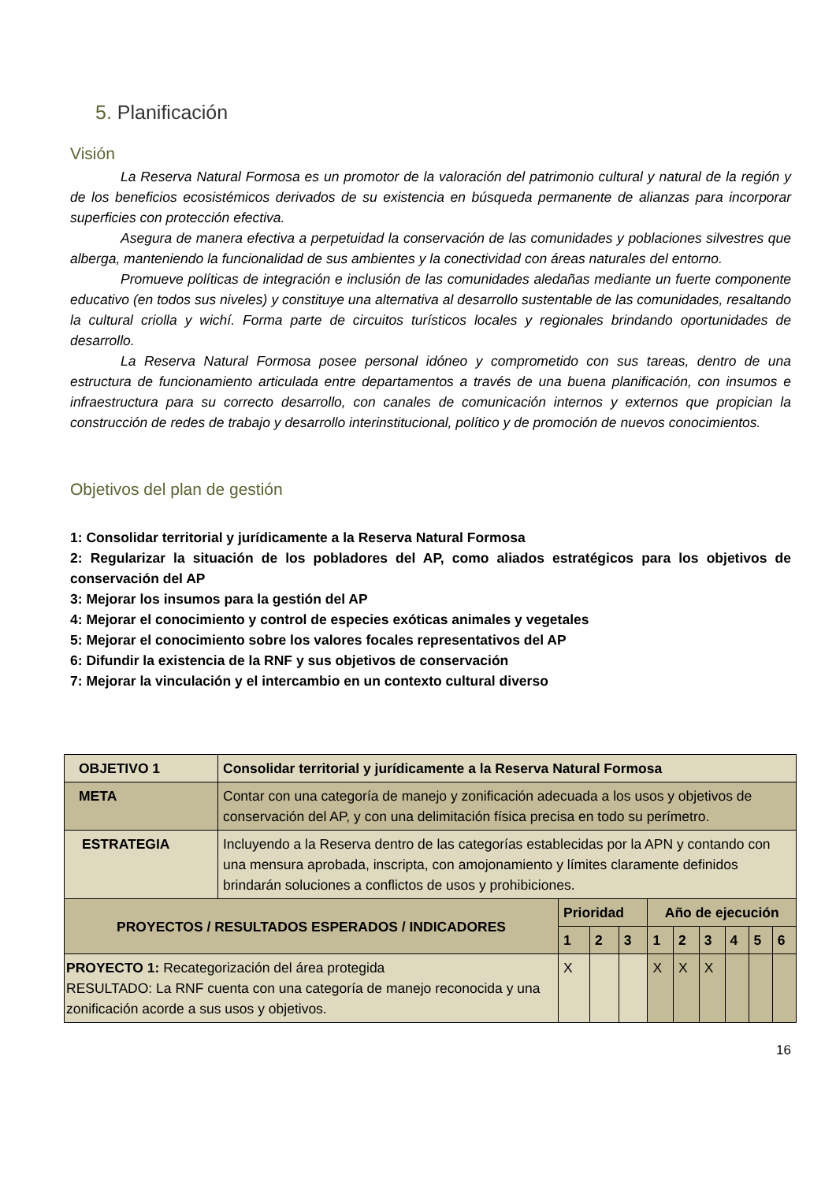5. Planificación
Visión
La Reserva Natural Formosa es un promotor de la valoración del patrimonio cultural y natural de la región y de los beneficios ecosistémicos derivados de su existencia en búsqueda permanente de alianzas para incorporar superficies con protección efectiva.
Asegura de manera efectiva a perpetuidad la conservación de las comunidades y poblaciones silvestres que alberga, manteniendo la funcionalidad de sus ambientes y la conectividad con áreas naturales del entorno.
Promueve políticas de integración e inclusión de las comunidades aledañas mediante un fuerte componente educativo (en todos sus niveles) y constituye una alternativa al desarrollo sustentable de las comunidades, resaltando la cultural criolla y wichí. Forma parte de circuitos turísticos locales y regionales brindando oportunidades de desarrollo.
La Reserva Natural Formosa posee personal idóneo y comprometido con sus tareas, dentro de una estructura de funcionamiento articulada entre departamentos a través de una buena planificación, con insumos e infraestructura para su correcto desarrollo, con canales de comunicación internos y externos que propician la construcción de redes de trabajo y desarrollo interinstitucional, político y de promoción de nuevos conocimientos.
Objetivos del plan de gestión
1: Consolidar territorial y jurídicamente a la Reserva Natural Formosa
2: Regularizar la situación de los pobladores del AP, como aliados estratégicos para los objetivos de conservación del AP
3: Mejorar los insumos para la gestión del AP
4: Mejorar el conocimiento y control de especies exóticas animales y vegetales
5: Mejorar el conocimiento sobre los valores focales representativos del AP
6: Difundir la existencia de la RNF y sus objetivos de conservación
7: Mejorar la vinculación y el intercambio en un contexto cultural diverso
| OBJETIVO 1 | Consolidar territorial y jurídicamente a la Reserva Natural Formosa | | | | | | | | | |
| META | Contar con una categoría de manejo y zonificación adecuada a los usos y objetivos de conservación del AP, y con una delimitación física precisa en todo su perímetro. | | | | | | | | | |
| ESTRATEGIA | Incluyendo a la Reserva dentro de las categorías establecidas por la APN y contando con una mensura aprobada, inscripta, con amojonamiento y límites claramente definidos brindarán soluciones a conflictos de usos y prohibiciones. | | | | | | | | | |
| PROYECTOS / RESULTADOS ESPERADOS / INDICADORES | | Prioridad | | | Año de ejecución | | | | | |
| | | 1 | 2 | 3 | 1 | 2 | 3 | 4 | 5 | 6 |
| PROYECTO 1: Recategorización del área protegida RESULTADO: La RNF cuenta con una categoría de manejo reconocida y una zonificación acorde a sus usos y objetivos. | | X | | | X | X | X | | | |
16